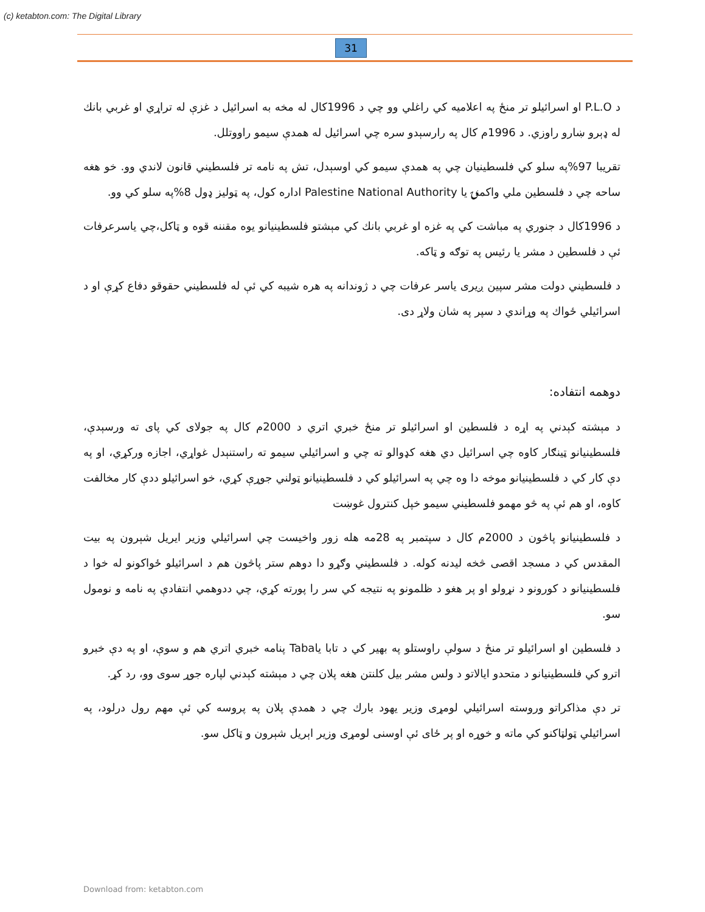(c) ketabton.com: The Digital Library
31
د P.L.O او اسرائیلو تر منځ په اعلامیه کي راغلي وو چي د 1996کال له مخه به اسرائیل د غزې له تراړي او غربي بانك له ډېرو ښارو راوزي. د 1996م کال په رارسېدو سره چي اسرائیل له همدې سیمو راووتلل.
تقريبا 97%په سلو کي فلسطینیان چي په همدې سیمو کي اوسېدل، تش په نامه تر فلسطیني قانون لاندي وو. خو هغه ساحه چي د فلسطین ملي واکمنۍ یا Palestine National Authority اداره کول، په ټولیز ډول 8%په سلو کي وو.
د 1996کال د جنوري په مباشت کي په غزه او غربي بانك کي مېشتو فلسطینیانو یوه مقننه قوه و ټاکل،چي یاسرعرفات ئې د فلسطین د مشر یا رئیس په توګه و ټاکه.
د فلسطیني دولت مشر سپین ږیری یاسر عرفات چي د ژوندانه په هره شیبه کي ئې له فلسطیني حقوقو دفاع کړې او د اسرائیلي ځواك په وړاندي د سپر په شان ولاړ دی.
دوهمه انتفاده:
د مېشته کېدني په اړه د فلسطین او اسرائیلو تر منځ خبري اتري د 2000م کال په جولای کي پای ته ورسېدې، فلسطینیانو ټینګار کاوه چي اسرائیل دي هغه کډوالو ته چي و اسرائیلي سیمو ته راستنېدل غواړي، اجازه ورکړي، او په دې کار کي د فلسطینیانو موخه دا وه چي په اسرائیلو کي د فلسطینیانو ټولني جوړې کړي، خو اسرائیلو ددې کار مخالفت کاوه، او هم ئې په څو مهمو فلسطیني سیمو خپل کنترول غوښت
د فلسطینیانو پاڅون د 2000م کال د سپتمبر په 28مه هله زور واخیست چي اسرائیلي وزیر ایریل شېرون په بیت المقدس کي د مسجد اقصی څخه لیدنه کوله. د فلسطیني وګړو دا دوهم ستر پاڅون هم د اسرائیلو ځواکونو له خوا د فلسطینیانو د کورونو د نړولو او پر هغو د ظلمونو په نتیجه کي سر را پورته کړي، چي ددوهمي انتفادې په نامه و نومول سو.
د فلسطین او اسرائیلو تر منځ د سولې راوستلو په بهیر کي د تابا یاTaba پنامه خبري اتري هم و سوې، او په دې خبرو اترو کي فلسطینیانو د متحدو ایالاتو د ولس مشر بیل کلنتن هغه پلان چي د مېشته کېدني لپاره جوړ سوی وو، رد کړ.
تر دې مذاکراتو وروسته اسرائیلي لومړی وزیر یهود بارك چي د همدې پلان په پروسه کي ئې مهم رول درلود، په اسرائیلي ټولټاکنو کي ماته و خوړه او پر ځای ئې اوسنی لومړی وزیر اېریل شېرون و ټاکل سو.
Download from: ketabton.com